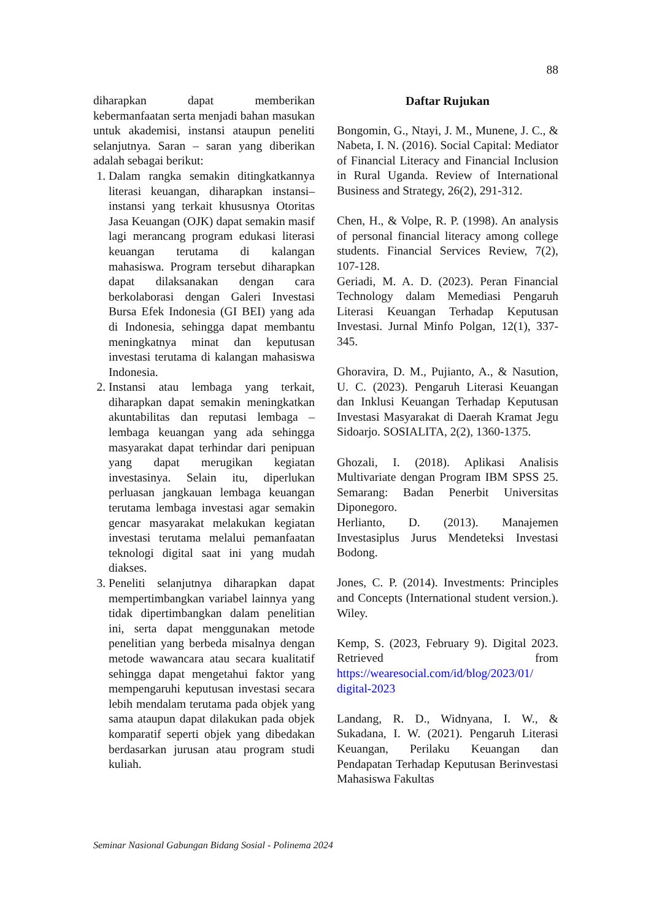88
diharapkan dapat memberikan kebermanfaatan serta menjadi bahan masukan untuk akademisi, instansi ataupun peneliti selanjutnya. Saran – saran yang diberikan adalah sebagai berikut:
1. Dalam rangka semakin ditingkatkannya literasi keuangan, diharapkan instansi– instansi yang terkait khususnya Otoritas Jasa Keuangan (OJK) dapat semakin masif lagi merancang program edukasi literasi keuangan terutama di kalangan mahasiswa. Program tersebut diharapkan dapat dilaksanakan dengan cara berkolaborasi dengan Galeri Investasi Bursa Efek Indonesia (GI BEI) yang ada di Indonesia, sehingga dapat membantu meningkatnya minat dan keputusan investasi terutama di kalangan mahasiswa Indonesia.
2. Instansi atau lembaga yang terkait, diharapkan dapat semakin meningkatkan akuntabilitas dan reputasi lembaga – lembaga keuangan yang ada sehingga masyarakat dapat terhindar dari penipuan yang dapat merugikan kegiatan investasinya. Selain itu, diperlukan perluasan jangkauan lembaga keuangan terutama lembaga investasi agar semakin gencar masyarakat melakukan kegiatan investasi terutama melalui pemanfaatan teknologi digital saat ini yang mudah diakses.
3. Peneliti selanjutnya diharapkan dapat mempertimbangkan variabel lainnya yang tidak dipertimbangkan dalam penelitian ini, serta dapat menggunakan metode penelitian yang berbeda misalnya dengan metode wawancara atau secara kualitatif sehingga dapat mengetahui faktor yang mempengaruhi keputusan investasi secara lebih mendalam terutama pada objek yang sama ataupun dapat dilakukan pada objek komparatif seperti objek yang dibedakan berdasarkan jurusan atau program studi kuliah.
Daftar Rujukan
Bongomin, G., Ntayi, J. M., Munene, J. C., & Nabeta, I. N. (2016). Social Capital: Mediator of Financial Literacy and Financial Inclusion in Rural Uganda. Review of International Business and Strategy, 26(2), 291-312.
Chen, H., & Volpe, R. P. (1998). An analysis of personal financial literacy among college students. Financial Services Review, 7(2), 107-128.
Geriadi, M. A. D. (2023). Peran Financial Technology dalam Memediasi Pengaruh Literasi Keuangan Terhadap Keputusan Investasi. Jurnal Minfo Polgan, 12(1), 337-345.
Ghoravira, D. M., Pujianto, A., & Nasution, U. C. (2023). Pengaruh Literasi Keuangan dan Inklusi Keuangan Terhadap Keputusan Investasi Masyarakat di Daerah Kramat Jegu Sidoarjo. SOSIALITA, 2(2), 1360-1375.
Ghozali, I. (2018). Aplikasi Analisis Multivariate dengan Program IBM SPSS 25. Semarang: Badan Penerbit Universitas Diponegoro.
Herlianto, D. (2013). Manajemen Investasiplus Jurus Mendeteksi Investasi Bodong.
Jones, C. P. (2014). Investments: Principles and Concepts (International student version.). Wiley.
Kemp, S. (2023, February 9). Digital 2023. Retrieved from https://wearesocial.com/id/blog/2023/01/ digital-2023
Landang, R. D., Widnyana, I. W., & Sukadana, I. W. (2021). Pengaruh Literasi Keuangan, Perilaku Keuangan dan Pendapatan Terhadap Keputusan Berinvestasi Mahasiswa Fakultas
Seminar Nasional Gabungan Bidang Sosial - Polinema 2024